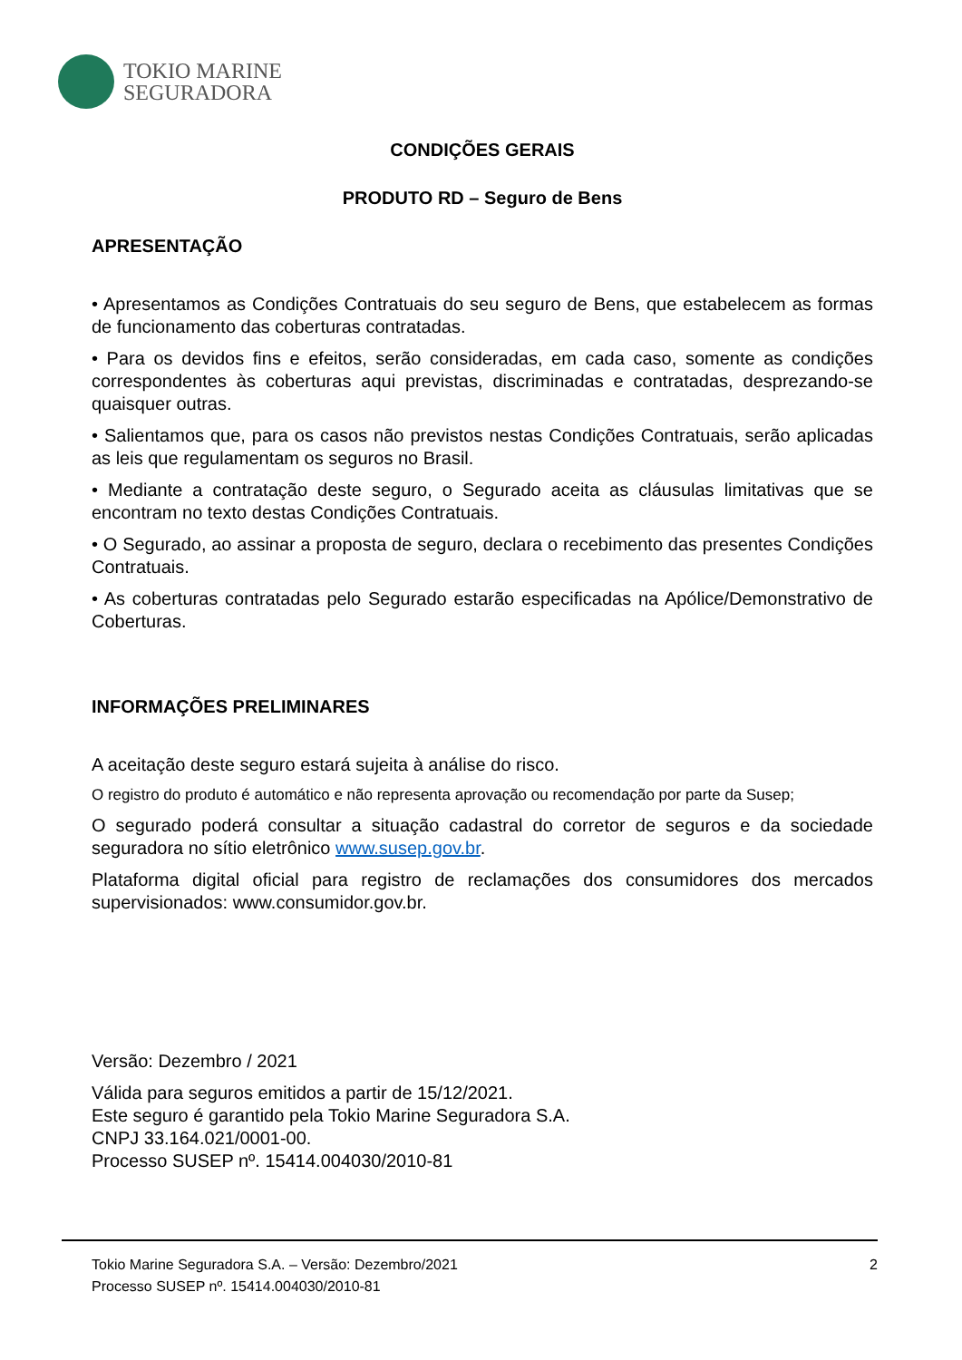TOKIO MARINE
SEGURADORA
CONDIÇÕES GERAIS
PRODUTO RD – Seguro de Bens
APRESENTAÇÃO
• Apresentamos as Condições Contratuais do seu seguro de Bens, que estabelecem as formas de funcionamento das coberturas contratadas.
• Para os devidos fins e efeitos, serão consideradas, em cada caso, somente as condições correspondentes às coberturas aqui previstas, discriminadas e contratadas, desprezando-se quaisquer outras.
• Salientamos que, para os casos não previstos nestas Condições Contratuais, serão aplicadas as leis que regulamentam os seguros no Brasil.
• Mediante a contratação deste seguro, o Segurado aceita as cláusulas limitativas que se encontram no texto destas Condições Contratuais.
• O Segurado, ao assinar a proposta de seguro, declara o recebimento das presentes Condições Contratuais.
• As coberturas contratadas pelo Segurado estarão especificadas na Apólice/Demonstrativo de Coberturas.
INFORMAÇÕES PRELIMINARES
A aceitação deste seguro estará sujeita à análise do risco.
O registro do produto é automático e não representa aprovação ou recomendação por parte da Susep;
O segurado poderá consultar a situação cadastral do corretor de seguros e da sociedade seguradora no sítio eletrônico www.susep.gov.br.
Plataforma digital oficial para registro de reclamações dos consumidores dos mercados supervisionados: www.consumidor.gov.br.
Versão: Dezembro / 2021
Válida para seguros emitidos a partir de 15/12/2021.
Este seguro é garantido pela Tokio Marine Seguradora S.A.
CNPJ 33.164.021/0001-00.
Processo SUSEP nº. 15414.004030/2010-81
Tokio Marine Seguradora S.A. – Versão: Dezembro/2021
Processo SUSEP nº. 15414.004030/2010-81
2